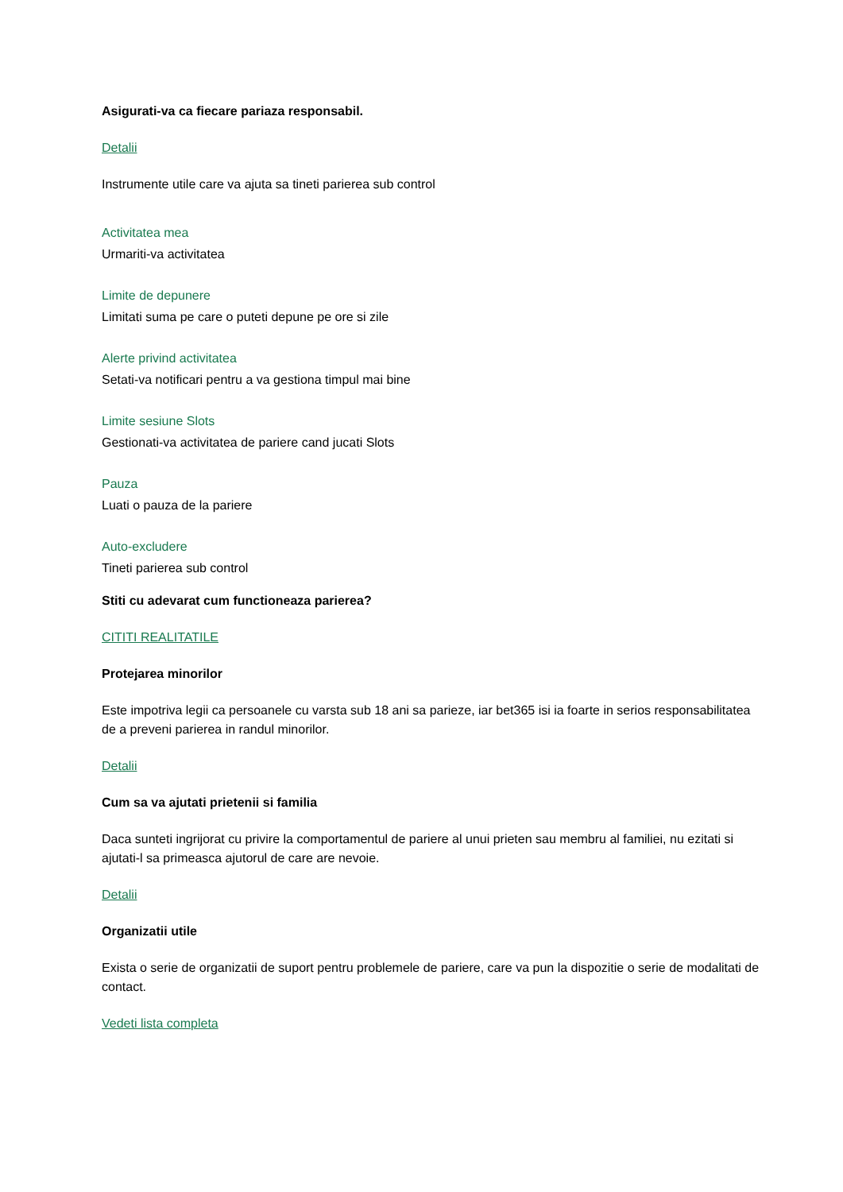Asigurati-va ca fiecare pariaza responsabil.
Detalii
Instrumente utile care va ajuta sa tineti parierea sub control
Activitatea mea
Urmariti-va activitatea
Limite de depunere
Limitati suma pe care o puteti depune pe ore si zile
Alerte privind activitatea
Setati-va notificari pentru a va gestiona timpul mai bine
Limite sesiune Slots
Gestionati-va activitatea de pariere cand jucati Slots
Pauza
Luati o pauza de la pariere
Auto-excludere
Tineti parierea sub control
Stiti cu adevarat cum functioneaza parierea?
CITITI REALITATILE
Protejarea minorilor
Este impotriva legii ca persoanele cu varsta sub 18 ani sa parieze, iar bet365 isi ia foarte in serios responsabilitatea de a preveni parierea in randul minorilor.
Detalii
Cum sa va ajutati prietenii si familia
Daca sunteti ingrijorat cu privire la comportamentul de pariere al unui prieten sau membru al familiei, nu ezitati si ajutati-l sa primeasca ajutorul de care are nevoie.
Detalii
Organizatii utile
Exista o serie de organizatii de suport pentru problemele de pariere, care va pun la dispozitie o serie de modalitati de contact.
Vedeti lista completa